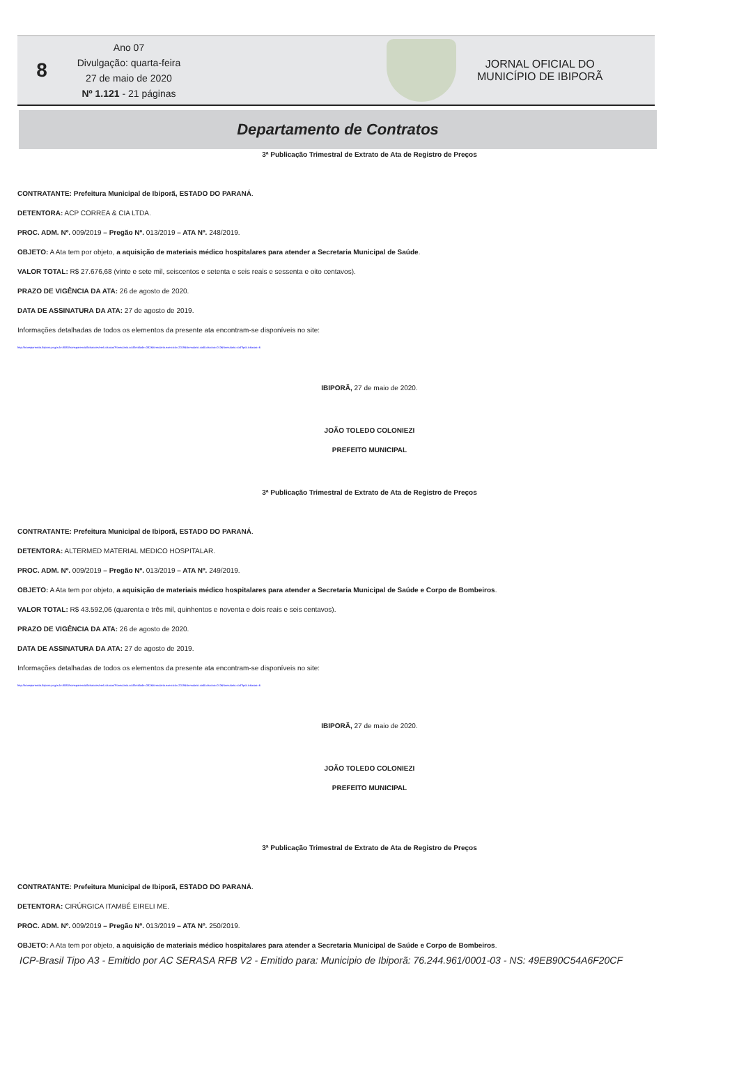8
Ano 07
Divulgação: quarta-feira
27 de maio de 2020
Nº 1.121 - 21 páginas
JORNAL OFICIAL DO
MUNICÍPIO DE IBIPORÃ
Departamento de Contratos
3ª Publicação Trimestral de Extrato de Ata de Registro de Preços
CONTRATANTE: Prefeitura Municipal de Ibiporã, ESTADO DO PARANÁ.
DETENTORA: ACP CORREA & CIA LTDA.
PROC. ADM. Nº. 009/2019 – Pregão Nº. 013/2019 – ATA Nº. 248/2019.
OBJETO: A Ata tem por objeto, a aquisição de materiais médico hospitalares para atender a Secretaria Municipal de Saúde.
VALOR TOTAL: R$ 27.676,68 (vinte e sete mil, seiscentos e setenta e seis reais e sessenta e oito centavos).
PRAZO DE VIGÊNCIA DA ATA: 26 de agosto de 2020.
DATA DE ASSINATURA DA ATA: 27 de agosto de 2019.
Informações detalhadas de todos os elementos da presente ata encontram-se disponíveis no site:
http://transparencia.ibipora.pr.gov.br:8080/transparencia/licitacoes/verLicitacao?formulario.codEntidade=332&formulario.exercicio=2019&formulario.codLicitacao=013&formulario.codTipoLicitacao=6
IBIPORÃ, 27 de maio de 2020.
JOÃO TOLEDO COLONIEZI
PREFEITO MUNICIPAL
3ª Publicação Trimestral de Extrato de Ata de Registro de Preços
CONTRATANTE: Prefeitura Municipal de Ibiporã, ESTADO DO PARANÁ.
DETENTORA: ALTERMED MATERIAL MEDICO HOSPITALAR.
PROC. ADM. Nº. 009/2019 – Pregão Nº. 013/2019 – ATA Nº. 249/2019.
OBJETO: A Ata tem por objeto, a aquisição de materiais médico hospitalares para atender a Secretaria Municipal de Saúde e Corpo de Bombeiros.
VALOR TOTAL: R$ 43.592,06 (quarenta e três mil, quinhentos e noventa e dois reais e seis centavos).
PRAZO DE VIGÊNCIA DA ATA: 26 de agosto de 2020.
DATA DE ASSINATURA DA ATA: 27 de agosto de 2019.
Informações detalhadas de todos os elementos da presente ata encontram-se disponíveis no site:
http://transparencia.ibipora.pr.gov.br:8080/transparencia/licitacoes/verLicitacao?formulario.codEntidade=332&formulario.exercicio=2019&formulario.codLicitacao=013&formulario.codTipoLicitacao=6
IBIPORÃ, 27 de maio de 2020.
JOÃO TOLEDO COLONIEZI
PREFEITO MUNICIPAL
3ª Publicação Trimestral de Extrato de Ata de Registro de Preços
CONTRATANTE: Prefeitura Municipal de Ibiporã, ESTADO DO PARANÁ.
DETENTORA: CIRÚRGICA ITAMBÉ EIRELI ME.
PROC. ADM. Nº. 009/2019 – Pregão Nº. 013/2019 – ATA Nº. 250/2019.
OBJETO: A Ata tem por objeto, a aquisição de materiais médico hospitalares para atender a Secretaria Municipal de Saúde e Corpo de Bombeiros.
ICP-Brasil Tipo A3 - Emitido por AC SERASA RFB V2 - Emitido para: Municipio de Ibiporã: 76.244.961/0001-03 - NS: 49EB90C54A6F20CF